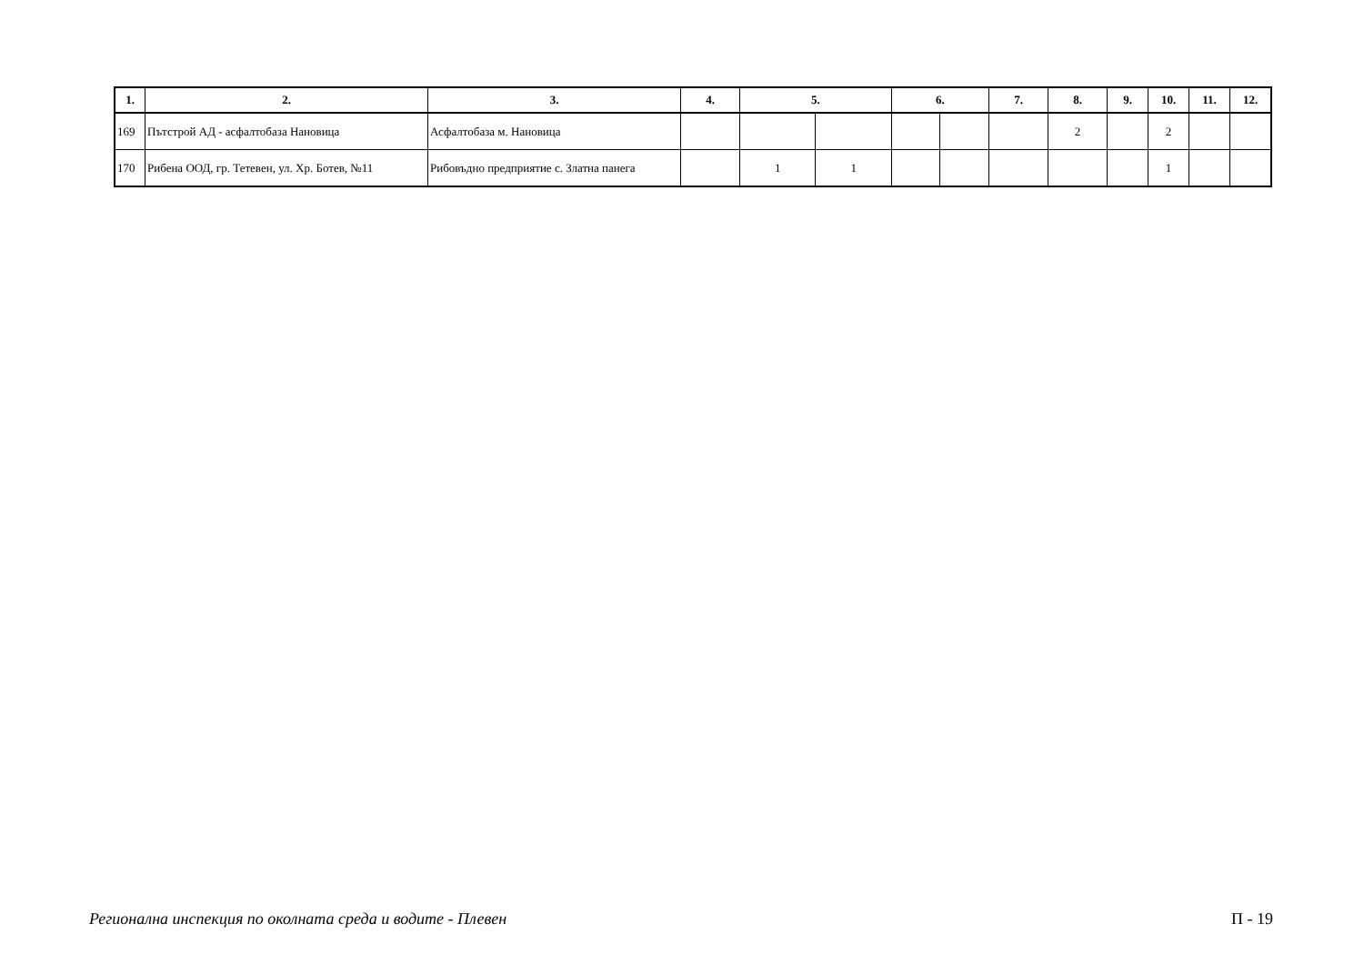| 1. | 2. | 3. | 4. | 5. | | 6. | | 7. | 8. | 9. | 10. | 11. | 12. |
| --- | --- | --- | --- | --- | --- | --- | --- | --- | --- | --- | --- | --- | --- |
| 169 | Пътстрой АД - асфалтобаза Нановица | Асфалтобаза м. Нановица | | | | | | | 2 | | 2 | | |
| 170 | Рибена ООД, гр. Тетевен, ул. Хр. Ботев, №11 | Рибовъдно предприятие с. Златна панега | | 1 | 1 | | | | | | 1 | | |
Регионална инспекция по околната среда и водите - Плевен П - 19